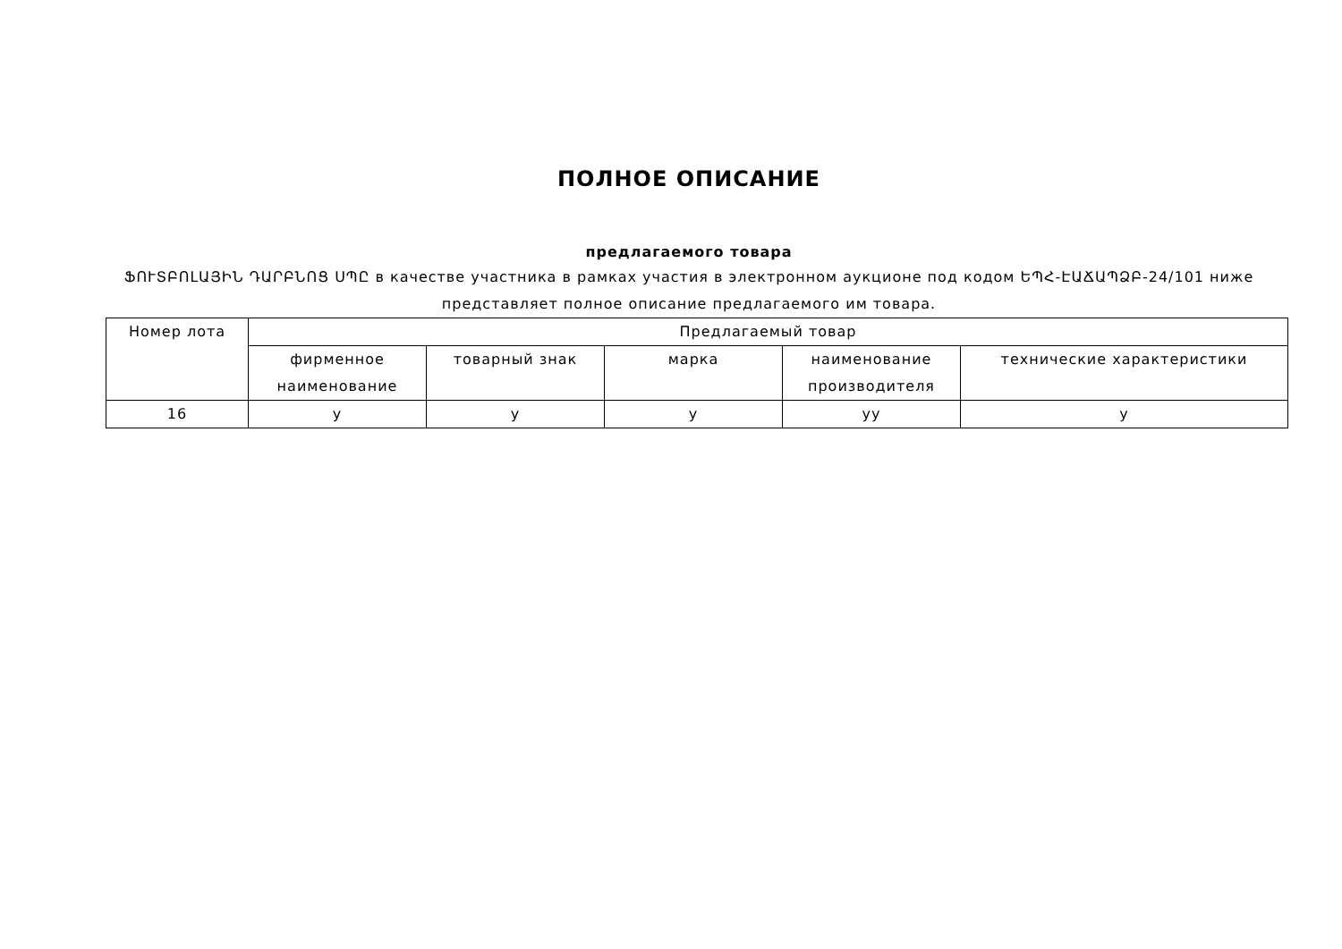ПОЛНОЕ ОПИСАНИЕ
предлагаемого товара
ՖՈՒՏԲՈԼԱՅԻՆ ԴԱՐԲՆՈՑ ՍՊԸ в качестве участника в рамках участия в электронном аукционе под кодом ԵՊՀ-ԷԱՃԱՊՁԲ-24/101 ниже представляет полное описание предлагаемого им товара.
| Номер лота | Предлагаемый товар | | | | |
| --- | --- | --- | --- | --- | --- |
| | фирменное наименование | товарный знак | марка | наименование производителя | технические характеристики |
| 16 | y | y | y | yy | y |